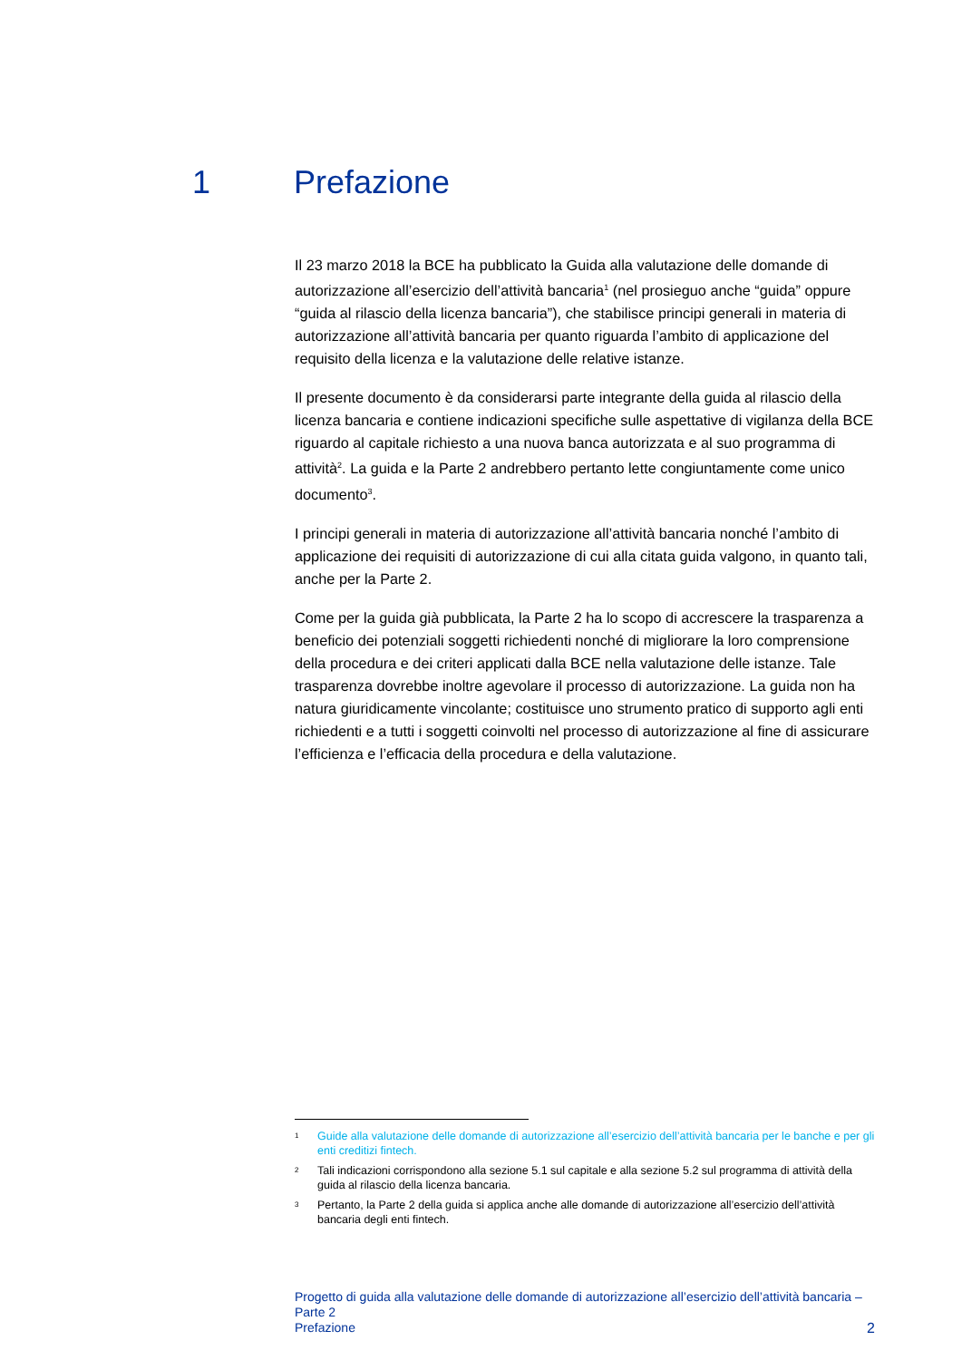1 Prefazione
Il 23 marzo 2018 la BCE ha pubblicato la Guida alla valutazione delle domande di autorizzazione all’esercizio dell’attività bancaria<sup>1</sup> (nel prosieguo anche “guida” oppure “guida al rilascio della licenza bancaria”), che stabilisce principi generali in materia di autorizzazione all’attività bancaria per quanto riguarda l’ambito di applicazione del requisito della licenza e la valutazione delle relative istanze.
Il presente documento è da considerarsi parte integrante della guida al rilascio della licenza bancaria e contiene indicazioni specifiche sulle aspettative di vigilanza della BCE riguardo al capitale richiesto a una nuova banca autorizzata e al suo programma di attività<sup>2</sup>. La guida e la Parte 2 andrebbero pertanto lette congiuntamente come unico documento<sup>3</sup>.
I principi generali in materia di autorizzazione all’attività bancaria nonché l’ambito di applicazione dei requisiti di autorizzazione di cui alla citata guida valgono, in quanto tali, anche per la Parte 2.
Come per la guida già pubblicata, la Parte 2 ha lo scopo di accrescere la trasparenza a beneficio dei potenziali soggetti richiedenti nonché di migliorare la loro comprensione della procedura e dei criteri applicati dalla BCE nella valutazione delle istanze. Tale trasparenza dovrebbe inoltre agevolare il processo di autorizzazione. La guida non ha natura giuridicamente vincolante; costituisce uno strumento pratico di supporto agli enti richiedenti e a tutti i soggetti coinvolti nel processo di autorizzazione al fine di assicurare l’efficienza e l’efficacia della procedura e della valutazione.
1 Guide alla valutazione delle domande di autorizzazione all’esercizio dell’attività bancaria per le banche e per gli enti creditizi fintech.
2 Tali indicazioni corrispondono alla sezione 5.1 sul capitale e alla sezione 5.2 sul programma di attività della guida al rilascio della licenza bancaria.
3 Pertanto, la Parte 2 della guida si applica anche alle domande di autorizzazione all’esercizio dell’attività bancaria degli enti fintech.
Progetto di guida alla valutazione delle domande di autorizzazione all’esercizio dell’attività bancaria – Parte 2
Prefazione
2